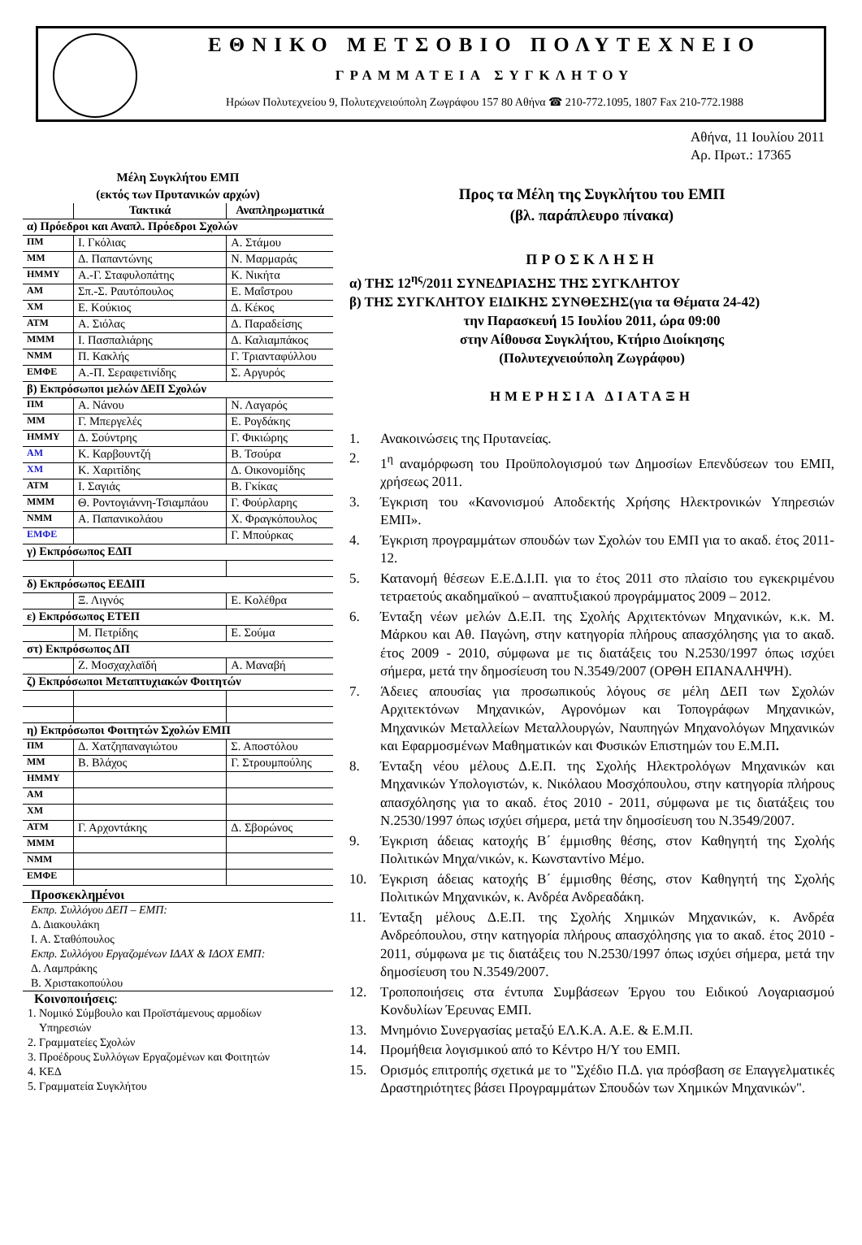ΕΘΝΙΚΟ ΜΕΤΣΟΒΙΟ ΠΟΛΥΤΕΧΝΕΙΟ
ΓΡΑΜΜΑΤΕΙΑ ΣΥΓΚΛΗΤΟΥ
Ηρώων Πολυτεχνείου 9, Πολυτεχνειούπολη Ζωγράφου 157 80 Αθήνα ☎ 210-772.1095, 1807 Fax 210-772.1988
Αθήνα, 11 Ιουλίου 2011
Αρ. Πρωτ.: 17365
Μέλη Συγκλήτου ΕΜΠ
(εκτός των Πρυτανικών αρχών)
| | Τακτικά | Αναπληρωματικά |
| --- | --- | --- |
| α) Πρόεδροι και Αναπλ. Πρόεδροι Σχολών | | |
| ΠΜ | Ι. Γκόλιας | Α. Στάμου |
| ΜΜ | Δ. Παπαντώνης | Ν. Μαρμαράς |
| ΗΜΜΥ | Α.-Γ. Σταφυλοπάτης | Κ. Νικήτα |
| ΑΜ | Σπ.-Σ. Ραυτόπουλος | Ε. Μαΐστρου |
| ΧΜ | Ε. Κούκιος | Δ. Κέκος |
| ΑΤΜ | Α. Σιόλας | Δ. Παραδείσης |
| ΜΜΜ | Ι. Πασπαλιάρης | Δ. Καλιαμπάκος |
| ΝΜΜ | Π. Κακλής | Γ. Τριανταφύλλου |
| ΕΜΦΕ | Α.-Π. Σεραφετινίδης | Σ. Αργυρός |
| β) Εκπρόσωποι μελών ΔΕΠ Σχολών | | |
| ΠΜ | Α. Νάνου | Ν. Λαγαρός |
| ΜΜ | Γ. Μπεργελές | Ε. Ρογδάκης |
| ΗΜΜΥ | Δ. Σούντρης | Γ. Φικιώρης |
| ΑΜ | Κ. Καρβουντζή | Β. Τσούρα |
| ΧΜ | Κ. Χαριτίδης | Δ. Οικονομίδης |
| ΑΤΜ | Ι. Σαγιάς | Β. Γκίκας |
| ΜΜΜ | Θ. Ροντογιάννη-Τσιαμπάου | Γ. Φούρλαρης |
| ΝΜΜ | Α. Παπανικολάου | Χ. Φραγκόπουλος |
| ΕΜΦΕ | | Γ. Μπούρκας |
| γ) Εκπρόσωπος ΕΔΠ | | |
| δ) Εκπρόσωπος ΕΕΔΙΠ | | |
| | Ξ. Λιγνός | Ε. Κολέθρα |
| ε) Εκπρόσωπος ΕΤΕΠ | | |
| | Μ. Πετρίδης | Ε. Σούμα |
| στ) Εκπρόσωπος ΔΠ | | |
| | Ζ. Μοσχαχλαϊδή | Α. Μαναβή |
| ζ) Εκπρόσωποι Μεταπτυχιακών Φοιτητών | | |
| η) Εκπρόσωποι Φοιτητών Σχολών ΕΜΠ | | |
| ΠΜ | Δ. Χατζηπαναγιώτου | Σ. Αποστόλου |
| ΜΜ | Β. Βλάχος | Γ. Στρουμπούλης |
| ΗΜΜΥ | | |
| ΑΜ | | |
| ΧΜ | | |
| ΑΤΜ | Γ. Αρχοντάκης | Δ. Σβορώνος |
| ΜΜΜ | | |
| ΝΜΜ | | |
| ΕΜΦΕ | | |
Προσκεκλημένοι
Εκπρ. Συλλόγου ΔΕΠ – ΕΜΠ:
Δ. Διακουλάκη
Ι. Α. Σταθόπουλος
Εκπρ. Συλλόγου Εργαζομένων ΙΔΑΧ & ΙΔΟΧ ΕΜΠ:
Δ. Λαμπράκης
Β. Χριστακοπούλου
Κοινοποιήσεις:
1. Νομικό Σύμβουλο και Προϊστάμενους αρμοδίων
Υπηρεσιών
2. Γραμματείες Σχολών
3. Προέδρους Συλλόγων Εργαζομένων και Φοιτητών
4. ΚΕΔ
5. Γραμματεία Συγκλήτου
Προς τα Μέλη της Συγκλήτου του ΕΜΠ
(βλ. παράπλευρο πίνακα)
ΠΡΟΣΚΛΗΣΗ
α) ΤΗΣ 12<sup>ης</sup>/2011 ΣΥΝΕΔΡΙΑΣΗΣ ΤΗΣ ΣΥΓΚΛΗΤΟΥ
β) ΤΗΣ ΣΥΓΚΛΗΤΟΥ ΕΙΔΙΚΗΣ ΣΥΝΘΕΣΗΣ(για τα Θέματα 24-42)
την Παρασκευή 15 Ιουλίου 2011, ώρα 09:00
στην Αίθουσα Συγκλήτου, Κτήριο Διοίκησης
(Πολυτεχνειούπολη Ζωγράφου)
ΗΜΕΡΗΣΙΑ ΔΙΑΤΑΞΗ
1. Ανακοινώσεις της Πρυτανείας.
2. 1<sup>η</sup> αναμόρφωση του Προϋπολογισμού των Δημοσίων Επενδύσεων του ΕΜΠ, χρήσεως 2011.
3. Έγκριση του «Κανονισμού Αποδεκτής Χρήσης Ηλεκτρονικών Υπηρεσιών ΕΜΠ».
4. Έγκριση προγραμμάτων σπουδών των Σχολών του ΕΜΠ για το ακαδ. έτος 2011-12.
5. Κατανομή θέσεων Ε.Ε.Δ.Ι.Π. για το έτος 2011 στο πλαίσιο του εγκεκριμένου τετραετούς ακαδημαϊκού – αναπτυξιακού προγράμματος 2009 – 2012.
6. Ένταξη νέων μελών Δ.Ε.Π. της Σχολής Αρχιτεκτόνων Μηχανικών, κ.κ. Μ. Μάρκου και Αθ. Παγώνη, στην κατηγορία πλήρους απασχόλησης για το ακαδ. έτος 2009 - 2010, σύμφωνα με τις διατάξεις του Ν.2530/1997 όπως ισχύει σήμερα, μετά την δημοσίευση του Ν.3549/2007 (ΟΡΘΗ ΕΠΑΝΑΛΗΨΗ).
7. Άδειες απουσίας για προσωπικούς λόγους σε μέλη ΔΕΠ των Σχολών Αρχιτεκτόνων Μηχανικών, Αγρονόμων και Τοπογράφων Μηχανικών, Μηχανικών Μεταλλείων Μεταλλουργών, Ναυπηγών Μηχανολόγων Μηχανικών και Εφαρμοσμένων Μαθηματικών και Φυσικών Επιστημών του Ε.Μ.Π.
8. Ένταξη νέου μέλους Δ.Ε.Π. της Σχολής Ηλεκτρολόγων Μηχανικών και Μηχανικών Υπολογιστών, κ. Νικόλαου Μοσχόπουλου, στην κατηγορία πλήρους απασχόλησης για το ακαδ. έτος 2010 - 2011, σύμφωνα με τις διατάξεις του Ν.2530/1997 όπως ισχύει σήμερα, μετά την δημοσίευση του Ν.3549/2007.
9. Έγκριση άδειας κατοχής Β΄ έμμισθης θέσης, στον Καθηγητή της Σχολής Πολιτικών Μηχα/νικών, κ. Κωνσταντίνο Μέμο.
10. Έγκριση άδειας κατοχής Β΄ έμμισθης θέσης, στον Καθηγητή της Σχολής Πολιτικών Μηχανικών, κ. Ανδρέα Ανδρεαδάκη.
11. Ένταξη μέλους Δ.Ε.Π. της Σχολής Χημικών Μηχανικών, κ. Ανδρέα Ανδρεόπουλου, στην κατηγορία πλήρους απασχόλησης για το ακαδ. έτος 2010 - 2011, σύμφωνα με τις διατάξεις του Ν.2530/1997 όπως ισχύει σήμερα, μετά την δημοσίευση του Ν.3549/2007.
12. Τροποποιήσεις στα έντυπα Συμβάσεων Έργου του Ειδικού Λογαριασμού Κονδυλίων Έρευνας ΕΜΠ.
13. Μνημόνιο Συνεργασίας μεταξύ ΕΛ.Κ.Α. Α.Ε. & Ε.Μ.Π.
14. Προμήθεια λογισμικού από το Κέντρο Η/Υ του ΕΜΠ.
15. Ορισμός επιτροπής σχετικά με το "Σχέδιο Π.Δ. για πρόσβαση σε Επαγγελματικές Δραστηριότητες βάσει Προγραμμάτων Σπουδών των Χημικών Μηχανικών".